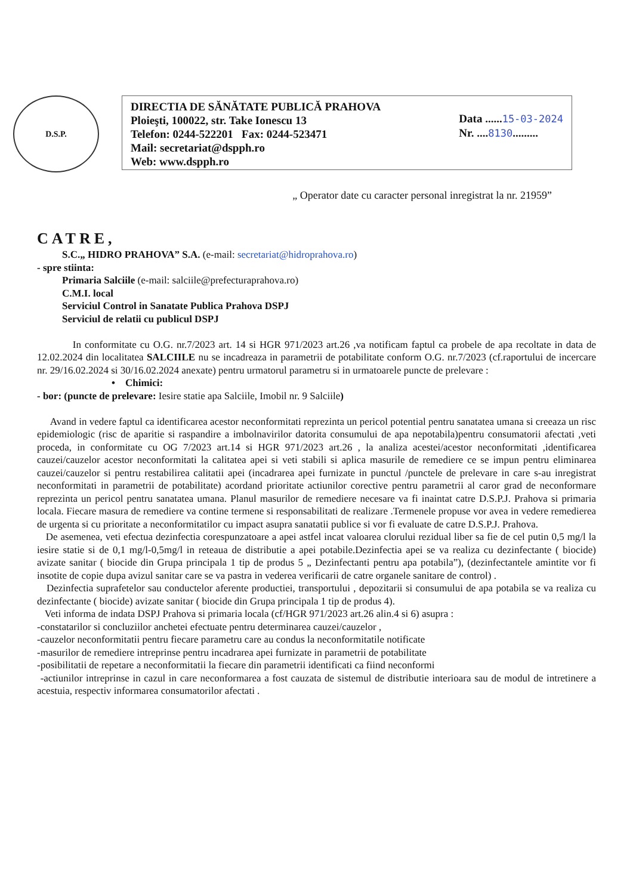D.S.P.
DIRECTIA DE SĂNĂTATE PUBLICĂ PRAHOVA
Ploieşti, 100022, str. Take Ionescu 13
Telefon: 0244-522201 Fax: 0244-523471
Mail: secretariat@dspph.ro
Web: www.dspph.ro
Data ......15-03-2024
Nr. ....8130.........
„ Operator date cu caracter personal inregistrat la nr. 21959”
CATRE,
S.C.„ HIDRO PRAHOVA” S.A. (e-mail: secretariat@hidroprahova.ro)
- spre stiinta:
Primaria Salciile (e-mail: salciile@prefecturaprahova.ro)
C.M.I. local
Serviciul Control in Sanatate Publica Prahova DSPJ
Serviciul de relatii cu publicul DSPJ
In conformitate cu O.G. nr.7/2023 art. 14 si HGR 971/2023 art.26 ,va notificam faptul ca probele de apa recoltate in data de 12.02.2024 din localitatea SALCIILE nu se incadreaza in parametrii de potabilitate conform O.G. nr.7/2023 (cf.raportului de incercare nr. 29/16.02.2024 si 30/16.02.2024 anexate) pentru urmatorul parametru si in urmatoarele puncte de prelevare :
• Chimici:
- bor: (puncte de prelevare: Iesire statie apa Salciile, Imobil nr. 9 Salciile)
Avand in vedere faptul ca identificarea acestor neconformitati reprezinta un pericol potential pentru sanatatea umana si creeaza un risc epidemiologic (risc de aparitie si raspandire a imbolnavirilor datorita consumului de apa nepotabila)pentru consumatorii afectati ,veti proceda, in conformitate cu OG 7/2023 art.14 si HGR 971/2023 art.26 , la analiza acestei/acestor neconformitati ,identificarea cauzei/cauzelor acestor neconformitati la calitatea apei si veti stabili si aplica masurile de remediere ce se impun pentru eliminarea cauzei/cauzelor si pentru restabilirea calitatii apei (incadrarea apei furnizate in punctul /punctele de prelevare in care s-au inregistrat neconformitati in parametrii de potabilitate) acordand prioritate actiunilor corective pentru parametrii al caror grad de neconformare reprezinta un pericol pentru sanatatea umana. Planul masurilor de remediere necesare va fi inaintat catre D.S.P.J. Prahova si primaria locala. Fiecare masura de remediere va contine termene si responsabilitati de realizare .Termenele propuse vor avea in vedere remedierea de urgenta si cu prioritate a neconformitatilor cu impact asupra sanatatii publice si vor fi evaluate de catre D.S.P.J. Prahova.
De asemenea, veti efectua dezinfectia corespunzatoare a apei astfel incat valoarea clorului rezidual liber sa fie de cel putin 0,5 mg/l la iesire statie si de 0,1 mg/l-0,5mg/l in reteaua de distributie a apei potabile.Dezinfectia apei se va realiza cu dezinfectante ( biocide) avizate sanitar ( biocide din Grupa principala 1 tip de produs 5 „ Dezinfectanti pentru apa potabila”), (dezinfectantele amintite vor fi insotite de copie dupa avizul sanitar care se va pastra in vederea verificarii de catre organele sanitare de control) .
Dezinfectia suprafetelor sau conductelor aferente productiei, transportului , depozitarii si consumului de apa potabila se va realiza cu dezinfectante ( biocide) avizate sanitar ( biocide din Grupa principala 1 tip de produs 4).
Veti informa de indata DSPJ Prahova si primaria locala (cf/HGR 971/2023 art.26 alin.4 si 6) asupra :
-constatarilor si concluziilor anchetei efectuate pentru determinarea cauzei/cauzelor ,
-cauzelor neconformitatii pentru fiecare parametru care au condus la neconformitatile notificate
-masurilor de remediere intreprinse pentru incadrarea apei furnizate in parametrii de potabilitate
-posibilitatii de repetare a neconformitatii la fiecare din parametrii identificati ca fiind neconformi
-actiunilor intreprinse in cazul in care neconformarea a fost cauzata de sistemul de distributie interioara sau de modul de intretinere a acestuia, respectiv informarea consumatorilor afectati .